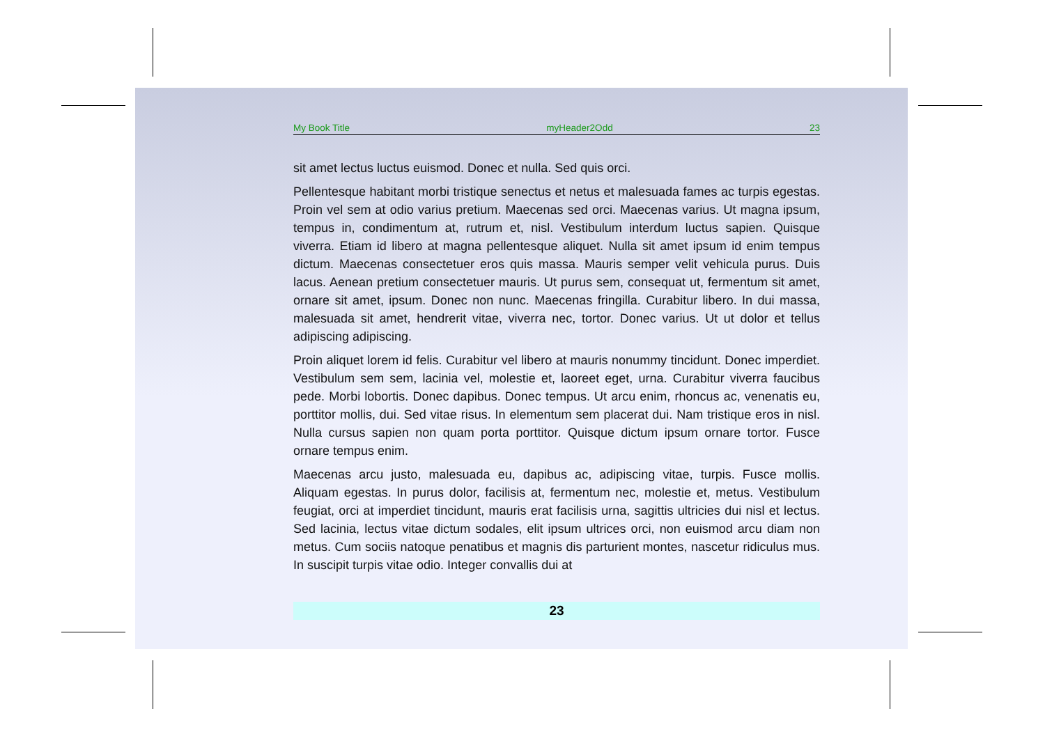My Book Title myHeader2Odd 23
sit amet lectus luctus euismod. Donec et nulla. Sed quis orci.
Pellentesque habitant morbi tristique senectus et netus et malesuada fames ac turpis egestas. Proin vel sem at odio varius pretium. Maecenas sed orci. Maecenas varius. Ut magna ipsum, tempus in, condimentum at, rutrum et, nisl. Vestibulum interdum luctus sapien. Quisque viverra. Etiam id libero at magna pellentesque aliquet. Nulla sit amet ipsum id enim tempus dictum. Maecenas consectetuer eros quis massa. Mauris semper velit vehicula purus. Duis lacus. Aenean pretium consectetuer mauris. Ut purus sem, consequat ut, fermentum sit amet, ornare sit amet, ipsum. Donec non nunc. Maecenas fringilla. Curabitur libero. In dui massa, malesuada sit amet, hendrerit vitae, viverra nec, tortor. Donec varius. Ut ut dolor et tellus adipiscing adipiscing.
Proin aliquet lorem id felis. Curabitur vel libero at mauris nonummy tincidunt. Donec imperdiet. Vestibulum sem sem, lacinia vel, molestie et, laoreet eget, urna. Curabitur viverra faucibus pede. Morbi lobortis. Donec dapibus. Donec tempus. Ut arcu enim, rhoncus ac, venenatis eu, porttitor mollis, dui. Sed vitae risus. In elementum sem placerat dui. Nam tristique eros in nisl. Nulla cursus sapien non quam porta porttitor. Quisque dictum ipsum ornare tortor. Fusce ornare tempus enim.
Maecenas arcu justo, malesuada eu, dapibus ac, adipiscing vitae, turpis. Fusce mollis. Aliquam egestas. In purus dolor, facilisis at, fermentum nec, molestie et, metus. Vestibulum feugiat, orci at imperdiet tincidunt, mauris erat facilisis urna, sagittis ultricies dui nisl et lectus. Sed lacinia, lectus vitae dictum sodales, elit ipsum ultrices orci, non euismod arcu diam non metus. Cum sociis natoque penatibus et magnis dis parturient montes, nascetur ridiculus mus. In suscipit turpis vitae odio. Integer convallis dui at
23